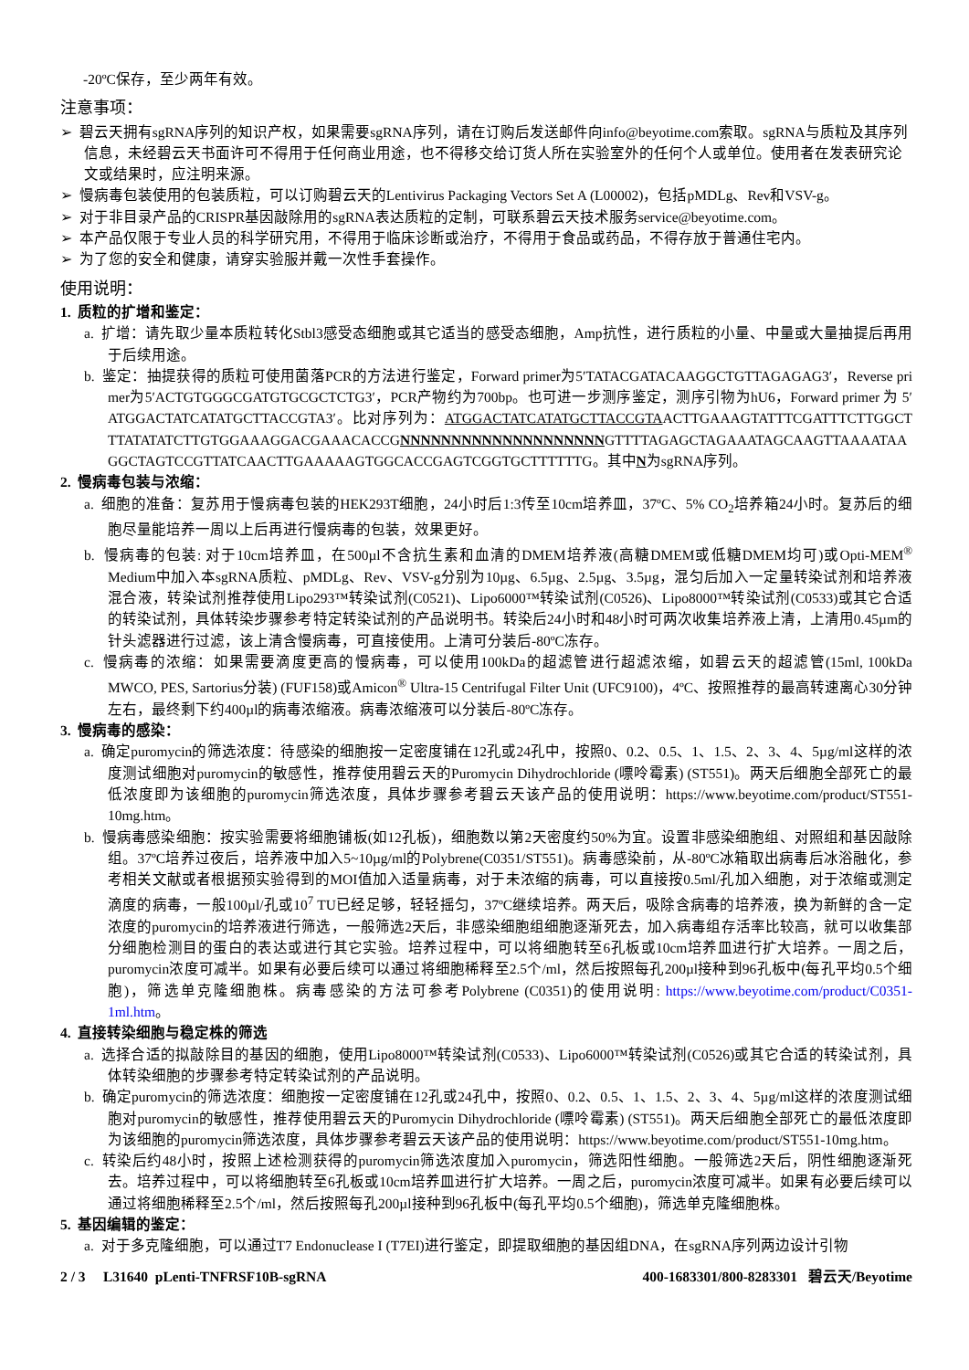-20ºC保存，至少两年有效。
注意事项：
➢ 碧云天拥有sgRNA序列的知识产权，如果需要sgRNA序列，请在订购后发送邮件向info@beyotime.com索取。sgRNA与质粒及其序列信息，未经碧云天书面许可不得用于任何商业用途，也不得移交给订货人所在实验室外的任何个人或单位。使用者在发表研究论文或结果时，应注明来源。
➢ 慢病毒包装使用的包装质粒，可以订购碧云天的Lentivirus Packaging Vectors Set A (L00002)，包括pMDLg、Rev和VSV-g。
➢ 对于非目录产品的CRISPR基因敲除用的sgRNA表达质粒的定制，可联系碧云天技术服务service@beyotime.com。
➢ 本产品仅限于专业人员的科学研究用，不得用于临床诊断或治疗，不得用于食品或药品，不得存放于普通住宅内。
➢ 为了您的安全和健康，请穿实验服并戴一次性手套操作。
使用说明：
1. 质粒的扩增和鉴定：
a. 扩增：请先取少量本质粒转化Stbl3感受态细胞或其它适当的感受态细胞，Amp抗性，进行质粒的小量、中量或大量抽提后再用于后续用途。
b. 鉴定：抽提获得的质粒可使用菌落PCR的方法进行鉴定，Forward primer为5′TATACGATACAAGGCTGTTAGAGAG3′，Reverse primer为5′ACTGTGGGCGATGTGCGCTCTG3′，PCR产物约为700bp。也可进一步测序鉴定，测序引物为hU6，Forward primer 为 5′ATGGACTATCATATGCTTACCGTA3′。比对序列为：ATGGACTATCATATGCTTACCGTAACTTGAAAGTATTTCGATTTCTTGGCTTTATATATCTTGTGGAAAGGACGAAACACCGNNNNNNNNNNNNNNNNNNNNGTTTTAGAGCTAGAAATAGCAAGTTAAAATAAGGCTAGTCCGTTATCAACTTGAAAAAGTGGCACCGAGTCGGTGCTTTTTTG。其中N为sgRNA序列。
2. 慢病毒包装与浓缩：
a. 细胞的准备：复苏用于慢病毒包装的HEK293T细胞，24小时后1:3传至10cm培养皿，37ºC、5% CO<sub>2</sub>培养箱24小时。复苏后的细胞尽量能培养一周以上后再进行慢病毒的包装，效果更好。
b. 慢病毒的包装: 对于10cm培养皿，在500µl不含抗生素和血清的DMEM培养液(高糖DMEM或低糖DMEM均可)或Opti-MEM<sup>®</sup> Medium中加入本sgRNA质粒、pMDLg、Rev、VSV-g分别为10µg、6.5µg、2.5µg、3.5µg，混匀后加入一定量转染试剂和培养液混合液，转染试剂推荐使用Lipo293™转染试剂(C0521)、Lipo6000™转染试剂(C0526)、Lipo8000™转染试剂(C0533)或其它合适的转染试剂，具体转染步骤参考特定转染试剂的产品说明书。转染后24小时和48小时可两次收集培养液上清，上清用0.45µm的针头滤器进行过滤，该上清含慢病毒，可直接使用。上清可分装后-80ºC冻存。
c. 慢病毒的浓缩：如果需要滴度更高的慢病毒，可以使用100kDa的超滤管进行超滤浓缩，如碧云天的超滤管(15ml, 100kDa MWCO, PES, Sartorius分装) (FUF158)或Amicon<sup>®</sup> Ultra-15 Centrifugal Filter Unit (UFC9100)，4ºC、按照推荐的最高转速离心30分钟左右，最终剩下约400µl的病毒浓缩液。病毒浓缩液可以分装后-80ºC冻存。
3. 慢病毒的感染：
a. 确定puromycin的筛选浓度：待感染的细胞按一定密度铺在12孔或24孔中，按照0、0.2、0.5、1、1.5、2、3、4、5µg/ml这样的浓度测试细胞对puromycin的敏感性，推荐使用碧云天的Puromycin Dihydrochloride (嘌呤霉素) (ST551)。两天后细胞全部死亡的最低浓度即为该细胞的puromycin筛选浓度，具体步骤参考碧云天该产品的使用说明：https://www.beyotime.com/product/ST551-10mg.htm。
b. 慢病毒感染细胞：按实验需要将细胞铺板(如12孔板)，细胞数以第2天密度约50%为宜。设置非感染细胞组、对照组和基因敲除组。37ºC培养过夜后，培养液中加入5~10µg/ml的Polybrene(C0351/ST551)。病毒感染前，从-80ºC冰箱取出病毒后冰浴融化，参考相关文献或者根据预实验得到的MOI值加入适量病毒，对于未浓缩的病毒，可以直接按0.5ml/孔加入细胞，对于浓缩或测定滴度的病毒，一般100µl/孔或10<sup>7</sup> TU已经足够，轻轻摇匀，37ºC继续培养。两天后，吸除含病毒的培养液，换为新鲜的含一定浓度的puromycin的培养液进行筛选，一般筛选2天后，非感染细胞组细胞逐渐死去，加入病毒组存活率比较高，就可以收集部分细胞检测目的蛋白的表达或进行其它实验。培养过程中，可以将细胞转至6孔板或10cm培养皿进行扩大培养。一周之后，puromycin浓度可减半。如果有必要后续可以通过将细胞稀释至2.5个/ml，然后按照每孔200µl接种到96孔板中(每孔平均0.5个细胞)，筛选单克隆细胞株。病毒感染的方法可参考Polybrene (C0351)的使用说明: https://www.beyotime.com/product/C0351-1ml.htm。
4. 直接转染细胞与稳定株的筛选
a. 选择合适的拟敲除目的基因的细胞，使用Lipo8000™转染试剂(C0533)、Lipo6000™转染试剂(C0526)或其它合适的转染试剂，具体转染细胞的步骤参考特定转染试剂的产品说明。
b. 确定puromycin的筛选浓度：细胞按一定密度铺在12孔或24孔中，按照0、0.2、0.5、1、1.5、2、3、4、5µg/ml这样的浓度测试细胞对puromycin的敏感性，推荐使用碧云天的Puromycin Dihydrochloride (嘌呤霉素) (ST551)。两天后细胞全部死亡的最低浓度即为该细胞的puromycin筛选浓度，具体步骤参考碧云天该产品的使用说明：https://www.beyotime.com/product/ST551-10mg.htm。
c. 转染后约48小时，按照上述检测获得的puromycin筛选浓度加入puromycin，筛选阳性细胞。一般筛选2天后，阴性细胞逐渐死去。培养过程中，可以将细胞转至6孔板或10cm培养皿进行扩大培养。一周之后，puromycin浓度可减半。如果有必要后续可以通过将细胞稀释至2.5个/ml，然后按照每孔200µl接种到96孔板中(每孔平均0.5个细胞)，筛选单克隆细胞株。
5. 基因编辑的鉴定：
a. 对于多克隆细胞，可以通过T7 Endonuclease I (T7EI)进行鉴定，即提取细胞的基因组DNA，在sgRNA序列两边设计引物
2 / 3 L31640 pLenti-TNFRSF10B-sgRNA 400-1683301/800-8283301 碧云天/Beyotime